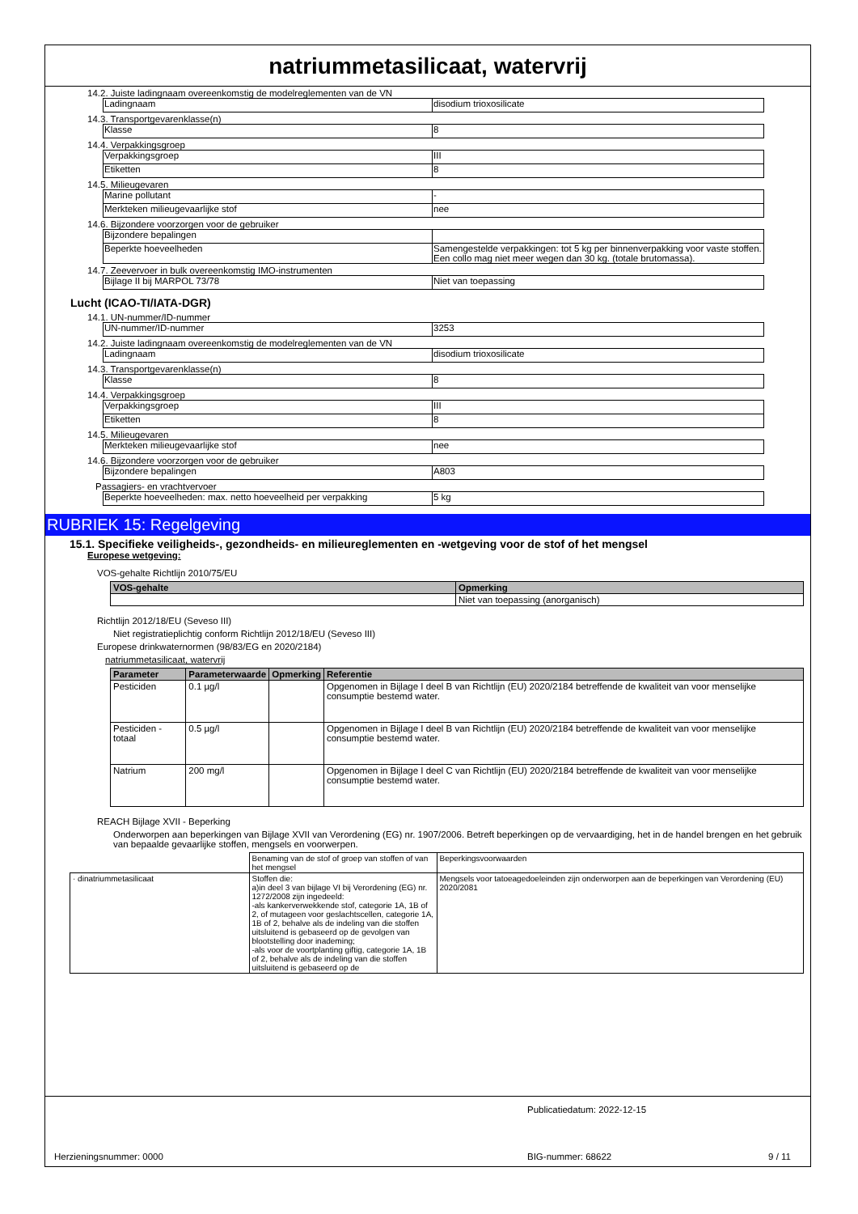natriummetasilicaat, watervrij
14.2. Juiste ladingnaam overeenkomstig de modelreglementen van de VN
| Ladingnaam | disodium trioxosilicate |
14.3. Transportgevarenklasse(n)
| Klasse | 8 |
14.4. Verpakkingsgroep
| Verpakkingsgroep | III |
| Etiketten | 8 |
14.5. Milieugevaren
| Marine pollutant | - |
| Merkteken milieugevaarlijke stof | nee |
14.6. Bijzondere voorzorgen voor de gebruiker
| Bijzondere bepalingen | |
| Beperkte hoeveelheden | Samengestelde verpakkingen: tot 5 kg per binnenverpakking voor vaste stoffen. Een collo mag niet meer wegen dan 30 kg. (totale brutomassa). |
14.7. Zeevervoer in bulk overeenkomstig IMO-instrumenten
| Bijlage II bij MARPOL 73/78 | Niet van toepassing |
Lucht (ICAO-TI/IATA-DGR)
14.1. UN-nummer/ID-nummer
| UN-nummer/ID-nummer | 3253 |
14.2. Juiste ladingnaam overeenkomstig de modelreglementen van de VN
| Ladingnaam | disodium trioxosilicate |
14.3. Transportgevarenklasse(n)
| Klasse | 8 |
14.4. Verpakkingsgroep
| Verpakkingsgroep | III |
| Etiketten | 8 |
14.5. Milieugevaren
| Merkteken milieugevaarlijke stof | nee |
14.6. Bijzondere voorzorgen voor de gebruiker
| Bijzondere bepalingen | A803 |
Passagiers- en vrachtvervoer
| Beperkte hoeveelheden: max. netto hoeveelheid per verpakking | 5 kg |
RUBRIEK 15: Regelgeving
15.1. Specifieke veiligheids-, gezondheids- en milieureglementen en -wetgeving voor de stof of het mengsel
Europese wetgeving:
VOS-gehalte Richtlijn 2010/75/EU
| VOS-gehalte | Opmerking |
| --- | --- |
| | Niet van toepassing (anorganisch) |
Richtlijn 2012/18/EU (Seveso III)
Niet registratieplichtig conform Richtlijn 2012/18/EU (Seveso III)
Europese drinkwaternormen (98/83/EG en 2020/2184)
natriummetasilicaat, watervrij
| Parameter | Parameterwaarde | Opmerking | Referentie |
| --- | --- | --- | --- |
| Pesticiden | 0.1 µg/l | | Opgenomen in Bijlage I deel B van Richtlijn (EU) 2020/2184 betreffende de kwaliteit van voor menselijke consumptie bestemd water. |
| Pesticiden - totaal | 0.5 µg/l | | Opgenomen in Bijlage I deel B van Richtlijn (EU) 2020/2184 betreffende de kwaliteit van voor menselijke consumptie bestemd water. |
| Natrium | 200 mg/l | | Opgenomen in Bijlage I deel C van Richtlijn (EU) 2020/2184 betreffende de kwaliteit van voor menselijke consumptie bestemd water. |
REACH Bijlage XVII - Beperking
Onderworpen aan beperkingen van Bijlage XVII van Verordening (EG) nr. 1907/2006. Betreft beperkingen op de vervaardiging, het in de handel brengen en het gebruik van bepaalde gevaarlijke stoffen, mengsels en voorwerpen.
| | Benaming van de stof of groep van stoffen of van het mengsel | Beperkingsvoorwaarden |
| · dinatriummetasilicaat | Stoffen die: a)in deel 3 van bijlage VI bij Verordening (EG) nr. 1272/2008 zijn ingedeeld: -als kankerverwekkende stof, categorie 1A, 1B of 2, of mutageen voor geslachtscellen, categorie 1A, 1B of 2, behalve als de indeling van die stoffen uitsluitend is gebaseerd op de gevolgen van blootstelling door inademing; -als voor de voortplanting giftig, categorie 1A, 1B of 2, behalve als de indeling van die stoffen uitsluitend is gebaseerd op de | Mengsels voor tatoeagedoeleinden zijn onderworpen aan de beperkingen van Verordening (EU) 2020/2081 |
Publicatiedatum: 2022-12-15
Herzieningsnummer: 0000 BIG-nummer: 68622 9 / 11